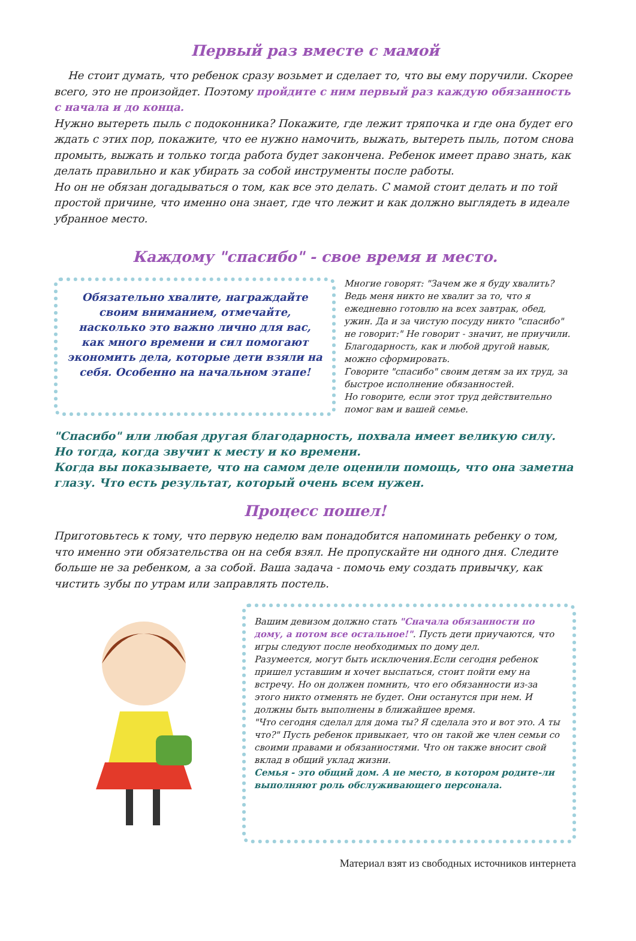Первый раз вместе с мамой
Не стоит думать, что ребенок сразу возьмет и сделает то, что вы ему поручили. Скорее всего, это не произойдет. Поэтому пройдите с ним первый раз каждую обязанность с начала и до конца.
Нужно вытереть пыль с подоконника? Покажите, где лежит тряпочка и где она будет его ждать с этих пор, покажите, что ее нужно намочить, выжать, вытереть пыль, потом снова промыть, выжать и только тогда работа будет закончена. Ребенок имеет право знать, как делать правильно и как убирать за собой инструменты после работы.
Но он не обязан догадываться о том, как все это делать. С мамой стоит делать и по той простой причине, что именно она знает, где что лежит и как должно выглядеть в идеале убранное место.
Каждому "спасибо" - свое время и место.
Обязательно хвалите, награждайте своим вниманием, отмечайте, насколько это важно лично для вас, как много времени и сил помогают экономить дела, которые дети взяли на себя. Особенно на начальном этапе!
Многие говорят: "Зачем же я буду хвалить? Ведь меня никто не хвалит за то, что я ежедневно готовлю на всех завтрак, обед, ужин. Да и за чистую посуду никто "спасибо" не говорит:" Не говорит - значит, не приучили. Благодарность, как и любой другой навык, можно сформировать.
Говорите "спасибо" своим детям за их труд, за быстрое исполнение обязанностей.
Но говорите, если этот труд действительно помог вам и вашей семье.
"Спасибо" или любая другая благодарность, похвала имеет великую силу. Но тогда, когда звучит к месту и ко времени.
Когда вы показываете, что на самом деле оценили помощь, что она заметна глазу. Что есть результат, который очень всем нужен.
Процесс пошел!
Приготовьтесь к тому, что первую неделю вам понадобится напоминать ребенку о том, что именно эти обязательства он на себя взял. Не пропускайте ни одного дня. Следите больше не за ребенком, а за собой. Ваша задача - помочь ему создать привычку, как чистить зубы по утрам или заправлять постель.
Вашим девизом должно стать "Сначала обязанности по дому, а потом все остальное!". Пусть дети приучаются, что игры следуют после необходимых по дому дел.
Разумеется, могут быть исключения.Если сегодня ребенок пришел уставшим и хочет выспаться, стоит пойти ему на встречу. Но он должен помнить, что его обязанности из-за этого никто отменять не будет. Они останутся при нем. И должны быть выполнены в ближайшее время.
"Что сегодня сделал для дома ты? Я сделала это и вот это. А ты что?" Пусть ребенок привыкает, что он такой же член семьи со своими правами и обязанностями. Что он также вносит свой вклад в общий уклад жизни.
Семья - это общий дом. А не место, в котором родите-ли выполняют роль обслуживающего персонала.
Материал взят из свободных источников интернета